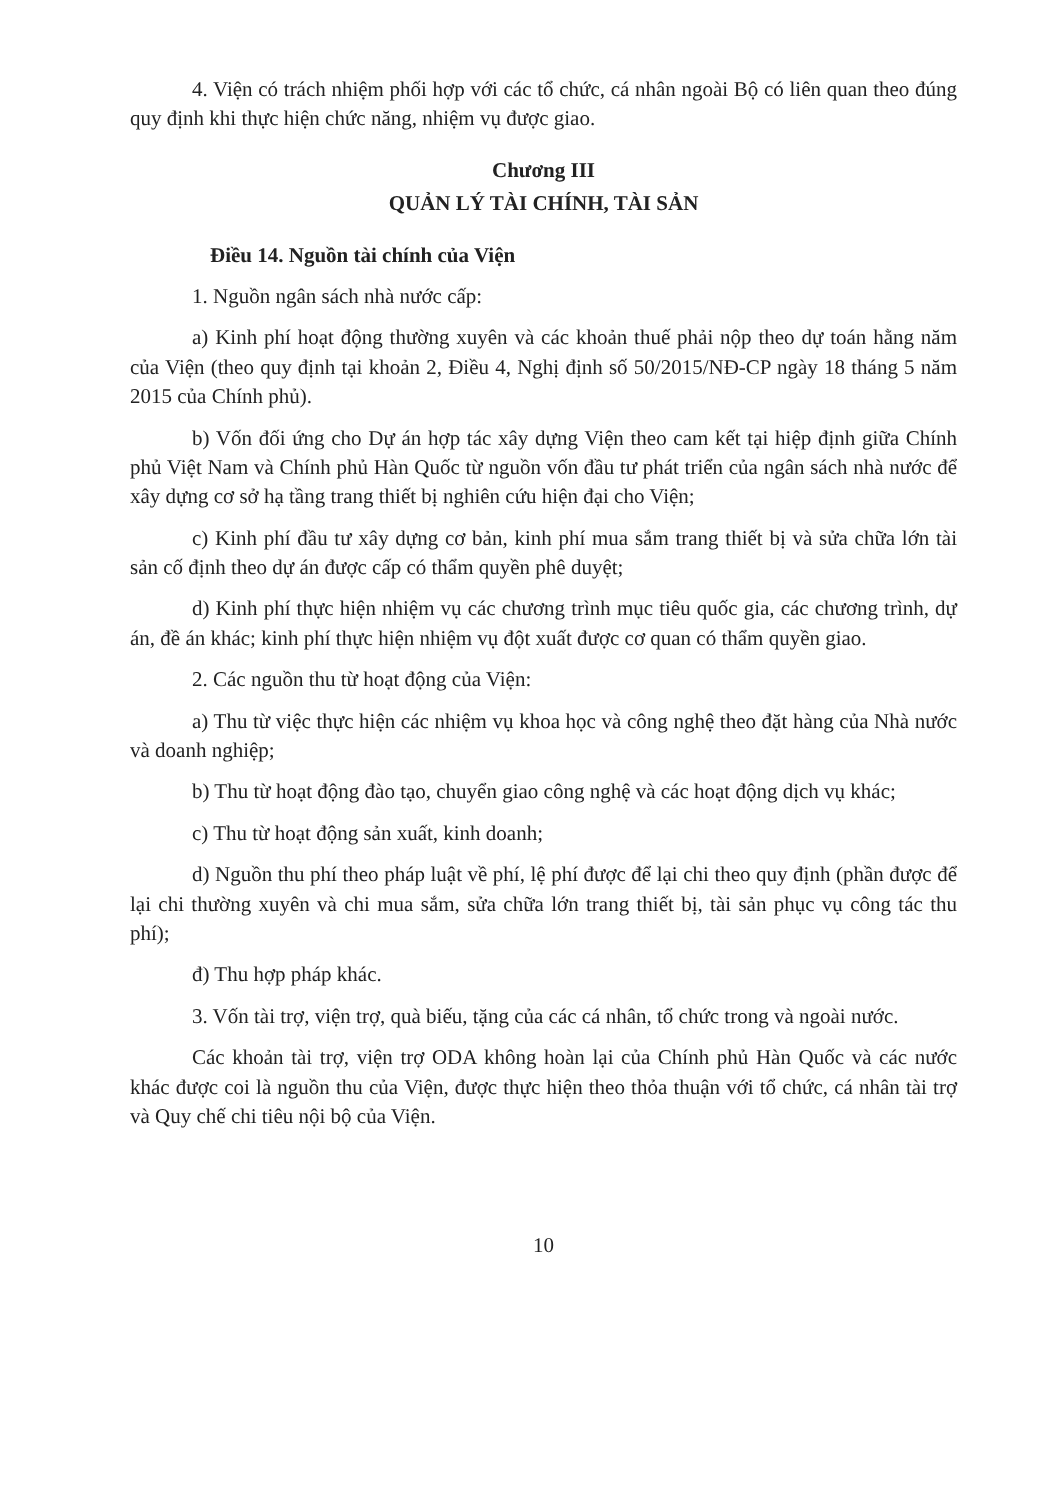4. Viện có trách nhiệm phối hợp với các tổ chức, cá nhân ngoài Bộ có liên quan theo đúng quy định khi thực hiện chức năng, nhiệm vụ được giao.
Chương III
QUẢN LÝ TÀI CHÍNH, TÀI SẢN
Điều 14. Nguồn tài chính của Viện
1. Nguồn ngân sách nhà nước cấp:
a) Kinh phí hoạt động thường xuyên và các khoản thuế phải nộp theo dự toán hằng năm của Viện (theo quy định tại khoản 2, Điều 4, Nghị định số 50/2015/NĐ-CP ngày 18 tháng 5 năm 2015 của Chính phủ).
b) Vốn đối ứng cho Dự án hợp tác xây dựng Viện theo cam kết tại hiệp định giữa Chính phủ Việt Nam và Chính phủ Hàn Quốc từ nguồn vốn đầu tư phát triển của ngân sách nhà nước để xây dựng cơ sở hạ tầng trang thiết bị nghiên cứu hiện đại cho Viện;
c) Kinh phí đầu tư xây dựng cơ bản, kinh phí mua sắm trang thiết bị và sửa chữa lớn tài sản cố định theo dự án được cấp có thẩm quyền phê duyệt;
d) Kinh phí thực hiện nhiệm vụ các chương trình mục tiêu quốc gia, các chương trình, dự án, đề án khác; kinh phí thực hiện nhiệm vụ đột xuất được cơ quan có thẩm quyền giao.
2. Các nguồn thu từ hoạt động của Viện:
a) Thu từ việc thực hiện các nhiệm vụ khoa học và công nghệ theo đặt hàng của Nhà nước và doanh nghiệp;
b) Thu từ hoạt động đào tạo, chuyển giao công nghệ và các hoạt động dịch vụ khác;
c) Thu từ hoạt động sản xuất, kinh doanh;
d) Nguồn thu phí theo pháp luật về phí, lệ phí được để lại chi theo quy định (phần được để lại chi thường xuyên và chi mua sắm, sửa chữa lớn trang thiết bị, tài sản phục vụ công tác thu phí);
đ) Thu hợp pháp khác.
3. Vốn tài trợ, viện trợ, quà biếu, tặng của các cá nhân, tổ chức trong và ngoài nước.
Các khoản tài trợ, viện trợ ODA không hoàn lại của Chính phủ Hàn Quốc và các nước khác được coi là nguồn thu của Viện, được thực hiện theo thỏa thuận với tổ chức, cá nhân tài trợ và Quy chế chi tiêu nội bộ của Viện.
10